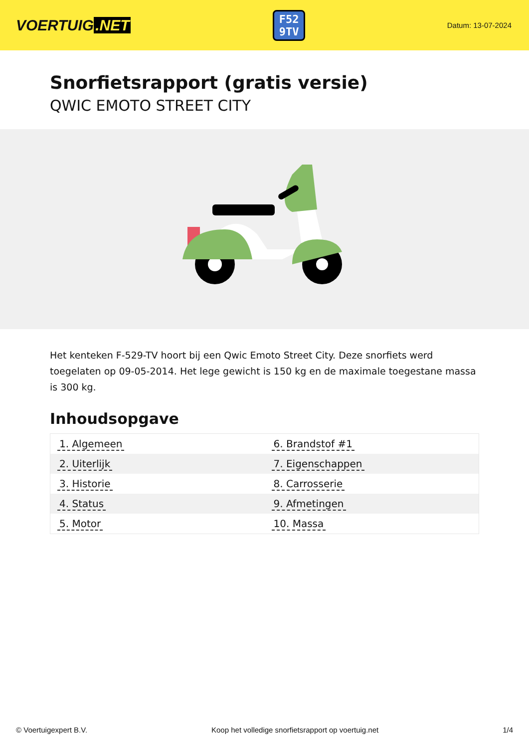VOERTUIG.NET
F52
9TV
Datum: 13-07-2024
Snorfietsrapport (gratis versie)
QWIC EMOTO STREET CITY
Het kenteken F-529-TV hoort bij een Qwic Emoto Street City. Deze snorfiets werd toegelaten op 09-05-2014. Het lege gewicht is 150 kg en de maximale toegestane massa is 300 kg.
Inhoudsopgave
| 1. Algemeen | 6. Brandstof #1 |
| 2. Uiterlijk | 7. Eigenschappen |
| 3. Historie | 8. Carrosserie |
| 4. Status | 9. Afmetingen |
| 5. Motor | 10. Massa |
© Voertuigexpert B.V. Koop het volledige snorfietsrapport op voertuig.net 1/4